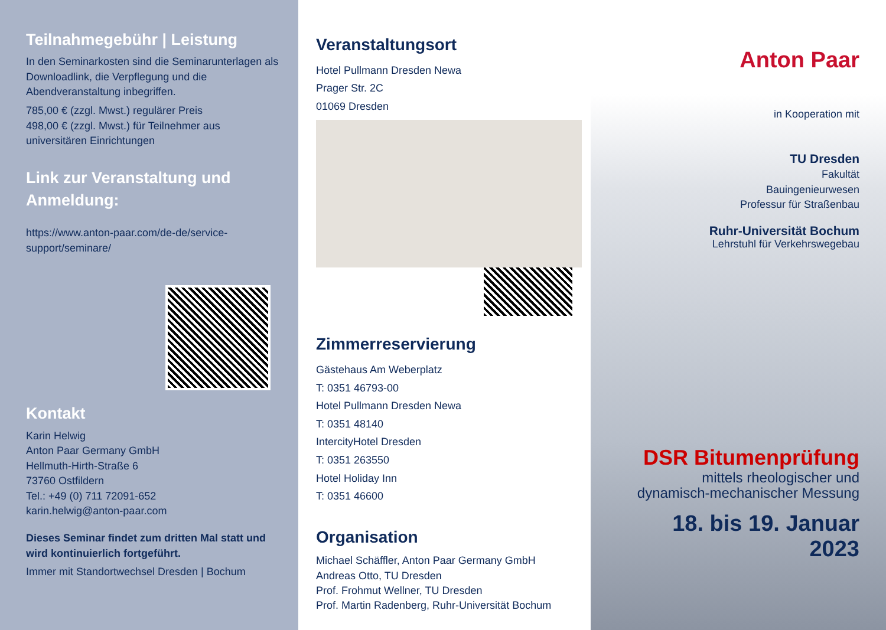Teilnahmegebühr | Leistung
In den Seminarkosten sind die Seminarunterlagen als Downloadlink, die Verpflegung und die Abendveranstaltung inbegriffen.
785,00 € (zzgl. Mwst.) regulärer Preis
498,00 € (zzgl. Mwst.) für Teilnehmer aus universitären Einrichtungen
Link zur Veranstaltung und Anmeldung:
https://www.anton-paar.com/de-de/service-support/seminare/
Kontakt
Karin Helwig
Anton Paar Germany GmbH
Hellmuth-Hirth-Straße 6
73760 Ostfildern
Tel.: +49 (0) 711 72091-652
karin.helwig@anton-paar.com
Dieses Seminar findet zum dritten Mal statt und wird kontinuierlich fortgeführt.
Immer mit Standortwechsel Dresden | Bochum
Veranstaltungsort
Hotel Pullmann Dresden Newa
Prager Str. 2C
01069 Dresden
Zimmerreservierung
Gästehaus Am Weberplatz
T: 0351 46793-00
Hotel Pullmann Dresden Newa
T: 0351 48140
IntercityHotel Dresden
T: 0351 263550
Hotel Holiday Inn
T: 0351 46600
Organisation
Michael Schäffler, Anton Paar Germany GmbH
Andreas Otto, TU Dresden
Prof. Frohmut Wellner, TU Dresden
Prof. Martin Radenberg, Ruhr-Universität Bochum
Anton Paar
in Kooperation mit
TU Dresden
Fakultät
Bauingenieurwesen
Professur für Straßenbau
Ruhr-Universität Bochum
Lehrstuhl für Verkehrswegebau
DSR Bitumenprüfung
mittels rheologischer und dynamisch-mechanischer Messung
18. bis 19. Januar 2023